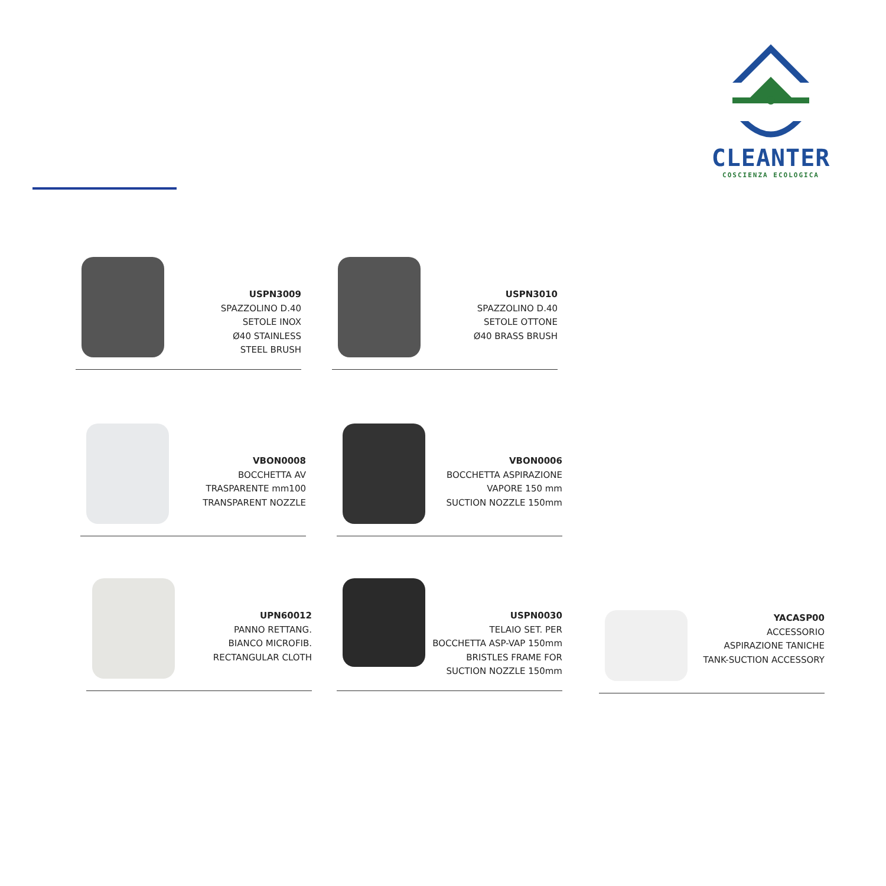CLEANTER
COSCIENZA ECOLOGICA
USPN3009
SPAZZOLINO D.40
SETOLE INOX
Ø40 STAINLESS
STEEL BRUSH
USPN3010
SPAZZOLINO D.40
SETOLE OTTONE
Ø40 BRASS BRUSH
VBON0008
BOCCHETTA AV
TRASPARENTE mm100
TRANSPARENT NOZZLE
VBON0006
BOCCHETTA ASPIRAZIONE
VAPORE 150 mm
SUCTION NOZZLE 150mm
UPN60012
PANNO RETTANG.
BIANCO MICROFIB.
RECTANGULAR CLOTH
USPN0030
TELAIO SET. PER
BOCCHETTA ASP-VAP 150mm
BRISTLES FRAME FOR
SUCTION NOZZLE 150mm
YACASP00
ACCESSORIO
ASPIRAZIONE TANICHE
TANK-SUCTION ACCESSORY